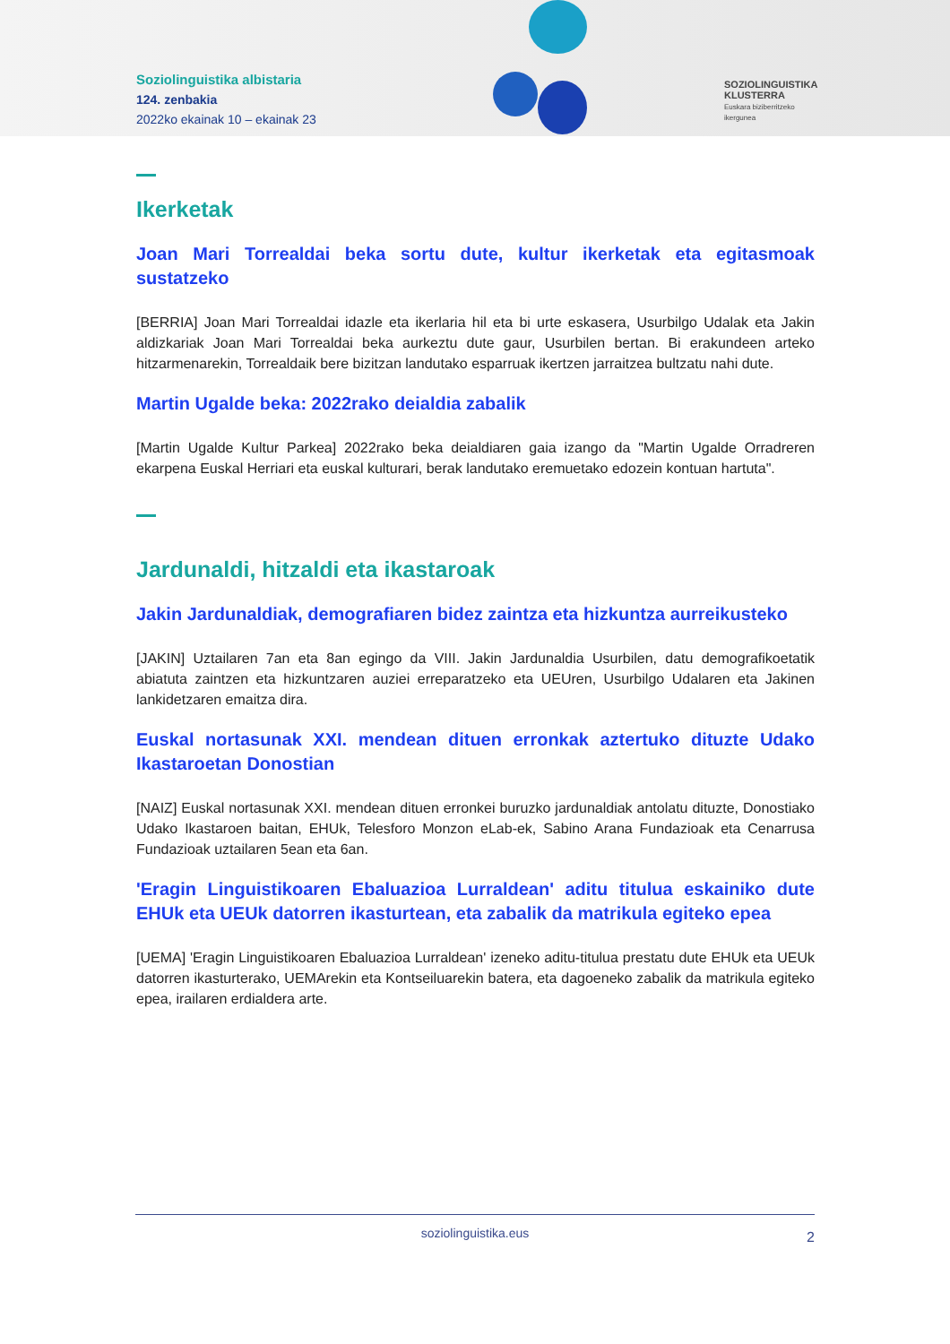Soziolinguistika albistaria
124. zenbakia
2022ko ekainak 10 – ekainak 23
SOZIOLINGUISTIKA
KLUSTERRA
Euskara biziberritzeko
ikergunea
Ikerketak
Joan Mari Torrealdai beka sortu dute, kultur ikerketak eta egitasmoak sustatzeko
[BERRIA] Joan Mari Torrealdai idazle eta ikerlaria hil eta bi urte eskasera, Usurbilgo Udalak eta Jakin aldizkariak Joan Mari Torrealdai beka aurkeztu dute gaur, Usurbilen bertan. Bi erakundeen arteko hitzarmenarekin, Torrealdaik bere bizitzan landutako esparruak ikertzen jarraitzea bultzatu nahi dute.
Martin Ugalde beka: 2022rako deialdia zabalik
[Martin Ugalde Kultur Parkea] 2022rako beka deialdiaren gaia izango da "Martin Ugalde Orradreren ekarpena Euskal Herriari eta euskal kulturari, berak landutako eremuetako edozein kontuan hartuta".
Jardunaldi, hitzaldi eta ikastaroak
Jakin Jardunaldiak, demografiaren bidez zaintza eta hizkuntza aurreikusteko
[JAKIN] Uztailaren 7an eta 8an egingo da VIII. Jakin Jardunaldia Usurbilen, datu demografikoetatik abiatuta zaintzen eta hizkuntzaren auziei erreparatzeko eta UEUren, Usurbilgo Udalaren eta Jakinen lankidetzaren emaitza dira.
Euskal nortasunak XXI. mendean dituen erronkak aztertuko dituzte Udako Ikastaroetan Donostian
[NAIZ] Euskal nortasunak XXI. mendean dituen erronkei buruzko jardunaldiak antolatu dituzte, Donostiako Udako Ikastaroen baitan, EHUk, Telesforo Monzon eLab-ek, Sabino Arana Fundazioak eta Cenarrusa Fundazioak uztailaren 5ean eta 6an.
'Eragin Linguistikoaren Ebaluazioa Lurraldean' aditu titulua eskainiko dute EHUk eta UEUk datorren ikasturtean, eta zabalik da matrikula egiteko epea
[UEMA] 'Eragin Linguistikoaren Ebaluazioa Lurraldean' izeneko aditu-titulua prestatu dute EHUk eta UEUk datorren ikasturterako, UEMArekin eta Kontseiluarekin batera, eta dagoeneko zabalik da matrikula egiteko epea, irailaren erdialdera arte.
soziolinguistika.eus 2